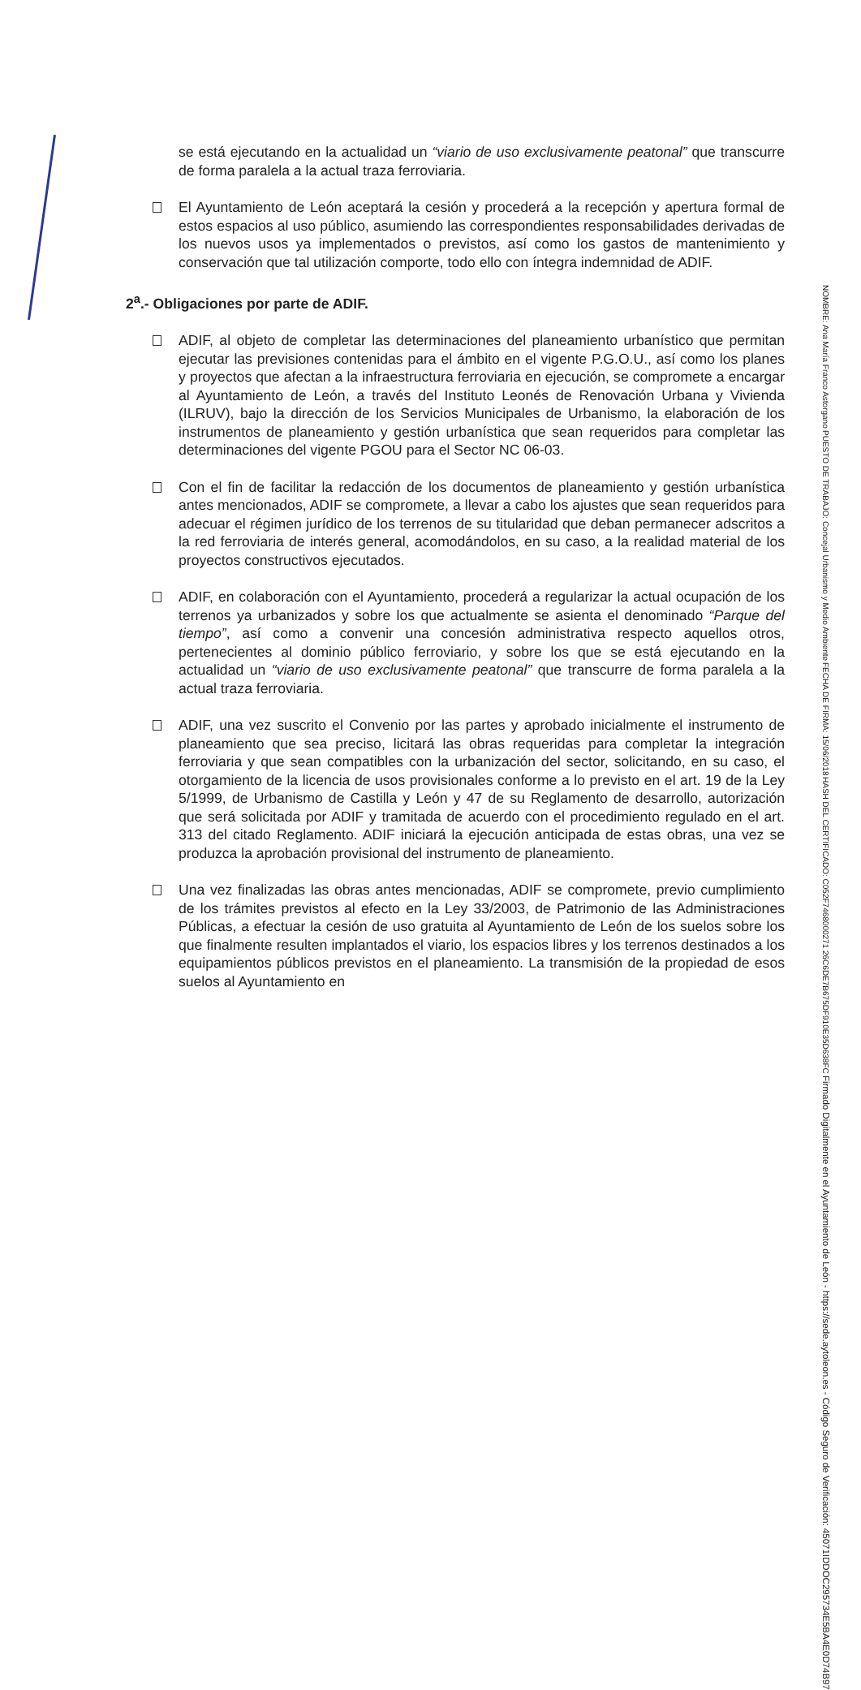se está ejecutando en la actualidad un “viario de uso exclusivamente peatonal” que transcurre de forma paralela a la actual traza ferroviaria.
El Ayuntamiento de León aceptará la cesión y procederá a la recepción y apertura formal de estos espacios al uso público, asumiendo las correspondientes responsabilidades derivadas de los nuevos usos ya implementados o previstos, así como los gastos de mantenimiento y conservación que tal utilización comporte, todo ello con íntegra indemnidad de ADIF.
2<sup>a</sup>.- Obligaciones por parte de ADIF.
ADIF, al objeto de completar las determinaciones del planeamiento urbanístico que permitan ejecutar las previsiones contenidas para el ámbito en el vigente P.G.O.U., así como los planes y proyectos que afectan a la infraestructura ferroviaria en ejecución, se compromete a encargar al Ayuntamiento de León, a través del Instituto Leonés de Renovación Urbana y Vivienda (ILRUV), bajo la dirección de los Servicios Municipales de Urbanismo, la elaboración de los instrumentos de planeamiento y gestión urbanística que sean requeridos para completar las determinaciones del vigente PGOU para el Sector NC 06-03.
Con el fin de facilitar la redacción de los documentos de planeamiento y gestión urbanística antes mencionados, ADIF se compromete, a llevar a cabo los ajustes que sean requeridos para adecuar el régimen jurídico de los terrenos de su titularidad que deban permanecer adscritos a la red ferroviaria de interés general, acomodándolos, en su caso, a la realidad material de los proyectos constructivos ejecutados.
ADIF, en colaboración con el Ayuntamiento, procederá a regularizar la actual ocupación de los terrenos ya urbanizados y sobre los que actualmente se asienta el denominado “Parque del tiempo”, así como a convenir una concesión administrativa respecto aquellos otros, pertenecientes al dominio público ferroviario, y sobre los que se está ejecutando en la actualidad un “viario de uso exclusivamente peatonal” que transcurre de forma paralela a la actual traza ferroviaria.
ADIF, una vez suscrito el Convenio por las partes y aprobado inicialmente el instrumento de planeamiento que sea preciso, licitará las obras requeridas para completar la integración ferroviaria y que sean compatibles con la urbanización del sector, solicitando, en su caso, el otorgamiento de la licencia de usos provisionales conforme a lo previsto en el art. 19 de la Ley 5/1999, de Urbanismo de Castilla y León y 47 de su Reglamento de desarrollo, autorización que será solicitada por ADIF y tramitada de acuerdo con el procedimiento regulado en el art. 313 del citado Reglamento. ADIF iniciará la ejecución anticipada de estas obras, una vez se produzca la aprobación provisional del instrumento de planeamiento.
Una vez finalizadas las obras antes mencionadas, ADIF se compromete, previo cumplimiento de los trámites previstos al efecto en la Ley 33/2003, de Patrimonio de las Administraciones Públicas, a efectuar la cesión de uso gratuita al Ayuntamiento de León de los suelos sobre los que finalmente resulten implantados el viario, los espacios libres y los terrenos destinados a los equipamientos públicos previstos en el planeamiento. La transmisión de la propiedad de esos suelos al Ayuntamiento en
NOMBRE: Ana María Franco Astorgano
PUESTO DE TRABAJO: Concejal Urbanismo y Medio Ambiente
FECHA DE FIRMA: 15/06/2018
HASH DEL CERTIFICADO: C052F7468000271 26C6DE7B675DF910E35D638FC
Firmado Digitalmente en el Ayuntamiento de León - https://sede.aytoleon.es - Código Seguro de Verificación: 45071IDDOC295734E5BA4E0D74B97